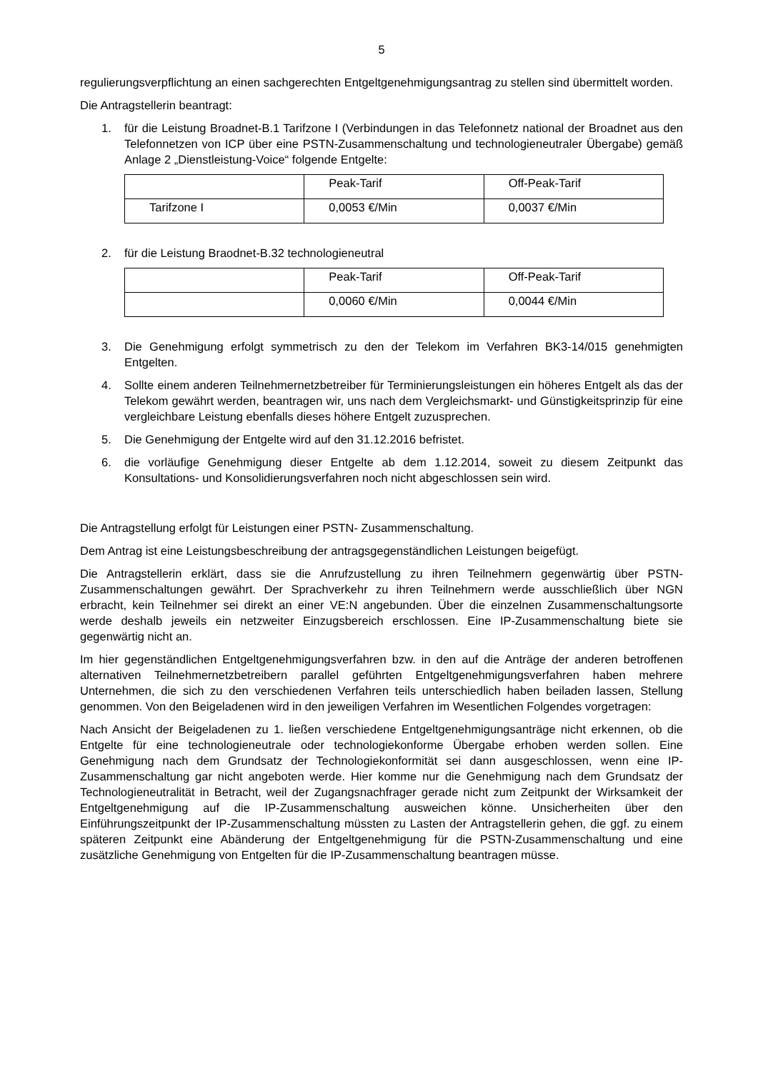5
regulierungsverpflichtung an einen sachgerechten Entgeltgenehmigungsantrag zu stellen sind übermittelt worden.
Die Antragstellerin beantragt:
1. für die Leistung Broadnet-B.1 Tarifzone I (Verbindungen in das Telefonnetz national der Broadnet aus den Telefonnetzen von ICP über eine PSTN-Zusammenschaltung und technologieneutraler Übergabe) gemäß Anlage 2 „Dienstleistung-Voice“ folgende Entgelte:
| | Peak-Tarif | Off-Peak-Tarif |
| Tarifzone I | 0,0053 €/Min | 0,0037 €/Min |
2. für die Leistung Braodnet-B.32 technologieneutral
| | Peak-Tarif | Off-Peak-Tarif |
| | 0,0060 €/Min | 0,0044 €/Min |
3. Die Genehmigung erfolgt symmetrisch zu den der Telekom im Verfahren BK3-14/015 genehmigten Entgelten.
4. Sollte einem anderen Teilnehmernetzbetreiber für Terminierungsleistungen ein höheres Entgelt als das der Telekom gewährt werden, beantragen wir, uns nach dem Vergleichsmarkt- und Günstigkeitsprinzip für eine vergleichbare Leistung ebenfalls dieses höhere Entgelt zuzusprechen.
5. Die Genehmigung der Entgelte wird auf den 31.12.2016 befristet.
6. die vorläufige Genehmigung dieser Entgelte ab dem 1.12.2014, soweit zu diesem Zeitpunkt das Konsultations- und Konsolidierungsverfahren noch nicht abgeschlossen sein wird.
Die Antragstellung erfolgt für Leistungen einer PSTN- Zusammenschaltung.
Dem Antrag ist eine Leistungsbeschreibung der antragsgegenständlichen Leistungen beigefügt.
Die Antragstellerin erklärt, dass sie die Anrufzustellung zu ihren Teilnehmern gegenwärtig über PSTN-Zusammenschaltungen gewährt. Der Sprachverkehr zu ihren Teilnehmern werde ausschließlich über NGN erbracht, kein Teilnehmer sei direkt an einer VE:N angebunden. Über die einzelnen Zusammenschaltungsorte werde deshalb jeweils ein netzweiter Einzugsbereich erschlossen. Eine IP-Zusammenschaltung biete sie gegenwärtig nicht an.
Im hier gegenständlichen Entgeltgenehmigungsverfahren bzw. in den auf die Anträge der anderen betroffenen alternativen Teilnehmernetzbetreibern parallel geführten Entgeltgenehmigungsverfahren haben mehrere Unternehmen, die sich zu den verschiedenen Verfahren teils unterschiedlich haben beiladen lassen, Stellung genommen. Von den Beigeladenen wird in den jeweiligen Verfahren im Wesentlichen Folgendes vorgetragen:
Nach Ansicht der Beigeladenen zu 1. ließen verschiedene Entgeltgenehmigungsanträge nicht erkennen, ob die Entgelte für eine technologieneutrale oder technologiekonforme Übergabe erhoben werden sollen. Eine Genehmigung nach dem Grundsatz der Technologiekonformität sei dann ausgeschlossen, wenn eine IP-Zusammenschaltung gar nicht angeboten werde. Hier komme nur die Genehmigung nach dem Grundsatz der Technologieneutralität in Betracht, weil der Zugangsnachfrager gerade nicht zum Zeitpunkt der Wirksamkeit der Entgeltgenehmigung auf die IP-Zusammenschaltung ausweichen könne. Unsicherheiten über den Einführungszeitpunkt der IP-Zusammenschaltung müssten zu Lasten der Antragstellerin gehen, die ggf. zu einem späteren Zeitpunkt eine Abänderung der Entgeltgenehmigung für die PSTN-Zusammenschaltung und eine zusätzliche Genehmigung von Entgelten für die IP-Zusammenschaltung beantragen müsse.